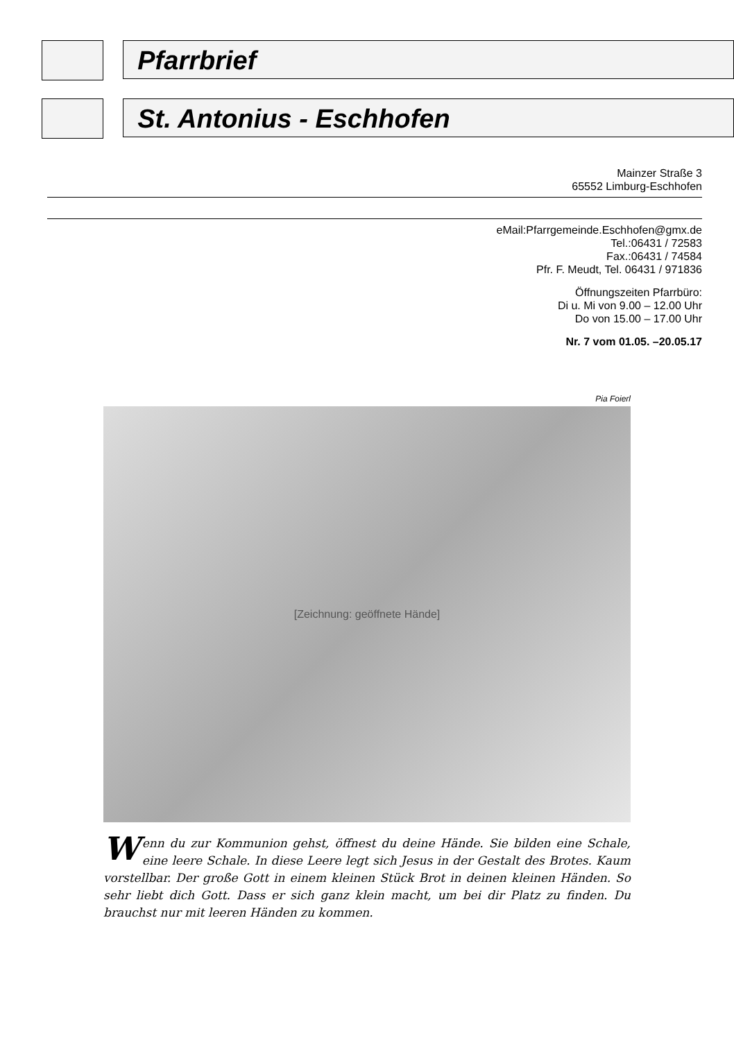Pfarrbrief
St. Antonius - Eschhofen
Mainzer Straße 3
65552 Limburg-Eschhofen
eMail:Pfarrgemeinde.Eschhofen@gmx.de
Tel.:06431 / 72583
Fax.:06431 / 74584
Pfr. F. Meudt, Tel. 06431 / 971836
Öffnungszeiten Pfarrbüro:
Di u. Mi von 9.00 – 12.00 Uhr
Do von 15.00 – 17.00 Uhr
Nr. 7 vom 01.05. –20.05.17
Pia Foierl
[Zeichnung: geöffnete Hände]
Wenn du zur Kommunion gehst, öffnest du deine Hände. Sie bilden eine Schale, eine leere Schale. In diese Leere legt sich Jesus in der Gestalt des Brotes. Kaum vorstellbar. Der große Gott in einem kleinen Stück Brot in deinen kleinen Händen. So sehr liebt dich Gott. Dass er sich ganz klein macht, um bei dir Platz zu finden. Du brauchst nur mit leeren Händen zu kommen.